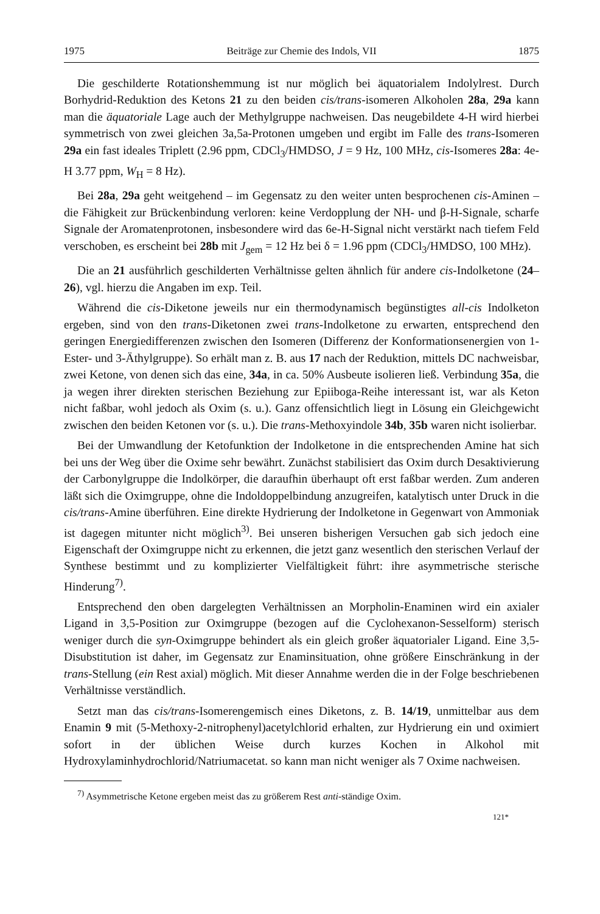1975 Beiträge zur Chemie des Indols, VII 1875
Die geschilderte Rotationshemmung ist nur möglich bei äquatorialem Indolylrest. Durch Borhydrid-Reduktion des Ketons 21 zu den beiden cis/trans-isomeren Alkoholen 28a, 29a kann man die äquatoriale Lage auch der Methylgruppe nachweisen. Das neugebildete 4-H wird hierbei symmetrisch von zwei gleichen 3a,5a-Protonen umgeben und ergibt im Falle des trans-Isomeren 29a ein fast ideales Triplett (2.96 ppm, CDCl<sub>3</sub>/HMDSO, J = 9 Hz, 100 MHz, cis-Isomeres 28a: 4e-H 3.77 ppm, W<sub>H</sub> = 8 Hz).
Bei 28a, 29a geht weitgehend – im Gegensatz zu den weiter unten besprochenen cis-Aminen – die Fähigkeit zur Brückenbindung verloren: keine Verdopplung der NH- und β-H-Signale, scharfe Signale der Aromatenprotonen, insbesondere wird das 6e-H-Signal nicht verstärkt nach tiefem Feld verschoben, es erscheint bei 28b mit J<sub>gem</sub> = 12 Hz bei δ = 1.96 ppm (CDCl<sub>3</sub>/HMDSO, 100 MHz).
Die an 21 ausführlich geschilderten Verhältnisse gelten ähnlich für andere cis-Indolketone (24–26), vgl. hierzu die Angaben im exp. Teil.
Während die cis-Diketone jeweils nur ein thermodynamisch begünstigtes all-cis Indolketon ergeben, sind von den trans-Diketonen zwei trans-Indolketone zu erwarten, entsprechend den geringen Energiedifferenzen zwischen den Isomeren (Differenz der Konformationsenergien von 1-Ester- und 3-Äthylgruppe). So erhält man z. B. aus 17 nach der Reduktion, mittels DC nachweisbar, zwei Ketone, von denen sich das eine, 34a, in ca. 50% Ausbeute isolieren ließ. Verbindung 35a, die ja wegen ihrer direkten sterischen Beziehung zur Epiiboga-Reihe interessant ist, war als Keton nicht faßbar, wohl jedoch als Oxim (s. u.). Ganz offensichtlich liegt in Lösung ein Gleichgewicht zwischen den beiden Ketonen vor (s. u.). Die trans-Methoxyindole 34b, 35b waren nicht isolierbar.
Bei der Umwandlung der Ketofunktion der Indolketone in die entsprechenden Amine hat sich bei uns der Weg über die Oxime sehr bewährt. Zunächst stabilisiert das Oxim durch Desaktivierung der Carbonylgruppe die Indolkörper, die daraufhin überhaupt oft erst faßbar werden. Zum anderen läßt sich die Oximgruppe, ohne die Indoldoppelbindung anzugreifen, katalytisch unter Druck in die cis/trans-Amine überführen. Eine direkte Hydrierung der Indolketone in Gegenwart von Ammoniak ist dagegen mitunter nicht möglich<sup>3)</sup>. Bei unseren bisherigen Versuchen gab sich jedoch eine Eigenschaft der Oximgruppe nicht zu erkennen, die jetzt ganz wesentlich den sterischen Verlauf der Synthese bestimmt und zu komplizierter Vielfältigkeit führt: ihre asymmetrische sterische Hinderung<sup>7)</sup>.
Entsprechend den oben dargelegten Verhältnissen an Morpholin-Enaminen wird ein axialer Ligand in 3,5-Position zur Oximgruppe (bezogen auf die Cyclohexanon-Sesselform) sterisch weniger durch die syn-Oximgruppe behindert als ein gleich großer äquatorialer Ligand. Eine 3,5-Disubstitution ist daher, im Gegensatz zur Enaminsituation, ohne größere Einschränkung in der trans-Stellung (ein Rest axial) möglich. Mit dieser Annahme werden die in der Folge beschriebenen Verhältnisse verständlich.
Setzt man das cis/trans-Isomerengemisch eines Diketons, z. B. 14/19, unmittelbar aus dem Enamin 9 mit (5-Methoxy-2-nitrophenyl)acetylchlorid erhalten, zur Hydrierung ein und oximiert sofort in der üblichen Weise durch kurzes Kochen in Alkohol mit Hydroxylaminhydrochlorid/Natriumacetat. so kann man nicht weniger als 7 Oxime nachweisen.
<sup>7)</sup> Asymmetrische Ketone ergeben meist das zu größerem Rest anti-ständige Oxim.
121*